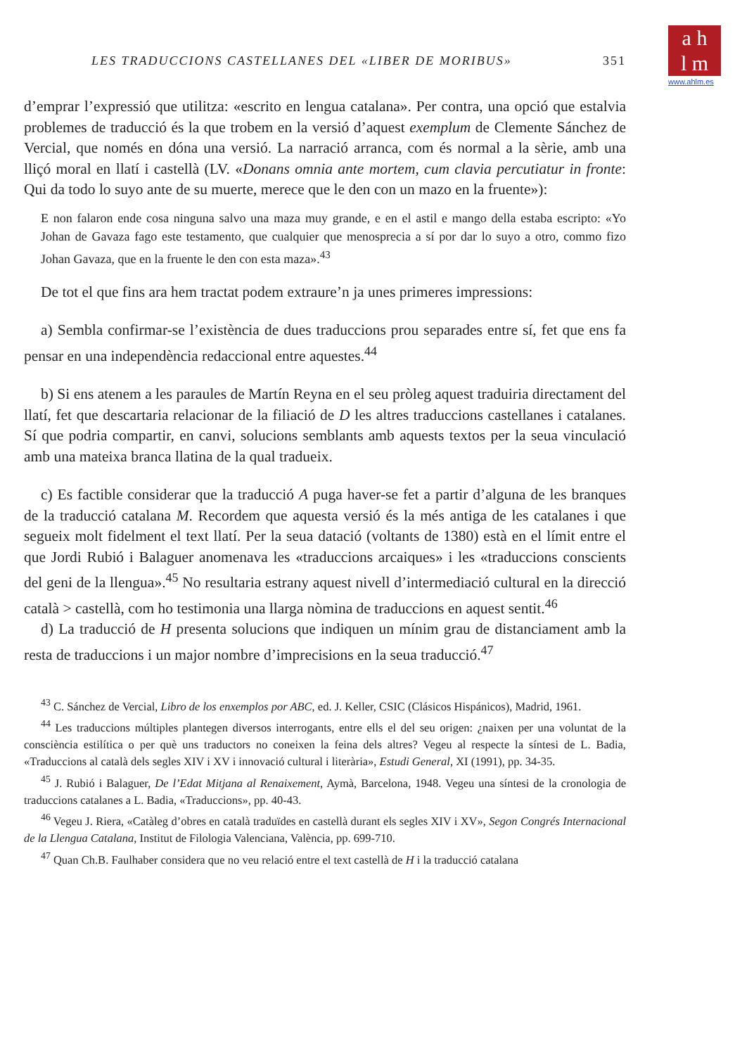a h
l m
www.ahlm.es
LES TRADUCCIONS CASTELLANES DEL «LIBER DE MORIBUS» 351
d’emprar l’expressió que utilitza: «escrito en lengua catalana». Per contra, una opció que estalvia problemes de traducció és la que trobem en la versió d’aquest exemplum de Clemente Sánchez de Vercial, que només en dóna una versió. La narració arranca, com és normal a la sèrie, amb una lliçó moral en llatí i castellà (LV. «Donans omnia ante mortem, cum clavia percutiatur in fronte: Qui da todo lo suyo ante de su muerte, merece que le den con un mazo en la fruente»):
E non falaron ende cosa ninguna salvo una maza muy grande, e en el astil e mango della estaba escripto: «Yo Johan de Gavaza fago este testamento, que cualquier que menosprecia a sí por dar lo suyo a otro, commo fizo Johan Gavaza, que en la fruente le den con esta maza».<sup>43</sup>
De tot el que fins ara hem tractat podem extraure’n ja unes primeres impressions:
a) Sembla confirmar-se l’existència de dues traduccions prou separades entre sí, fet que ens fa pensar en una independència redaccional entre aquestes.<sup>44</sup>
b) Si ens atenem a les paraules de Martín Reyna en el seu pròleg aquest traduiria directament del llatí, fet que descartaria relacionar de la filiació de D les altres traduccions castellanes i catalanes. Sí que podria compartir, en canvi, solucions semblants amb aquests textos per la seua vinculació amb una mateixa branca llatina de la qual tradueix.
c) Es factible considerar que la traducció A puga haver-se fet a partir d’alguna de les branques de la traducció catalana M. Recordem que aquesta versió és la més antiga de les catalanes i que segueix molt fidelment el text llatí. Per la seua datació (voltants de 1380) està en el límit entre el que Jordi Rubió i Balaguer anomenava les «traduccions arcaiques» i les «traduccions conscients del geni de la llengua».<sup>45</sup> No resultaria estrany aquest nivell d’intermediació cultural en la direcció català > castellà, com ho testimonia una llarga nòmina de traduccions en aquest sentit.<sup>46</sup>
d) La traducció de H presenta solucions que indiquen un mínim grau de distanciament amb la resta de traduccions i un major nombre d’imprecisions en la seua traducció.<sup>47</sup>
<sup>43</sup> C. Sánchez de Vercial, Libro de los enxemplos por ABC, ed. J. Keller, CSIC (Clásicos Hispánicos), Madrid, 1961.
<sup>44</sup> Les traduccions múltiples plantegen diversos interrogants, entre ells el del seu origen: ¿naixen per una voluntat de la consciència estilítica o per què uns traductors no coneixen la feina dels altres? Vegeu al respecte la síntesi de L. Badia, «Traduccions al català dels segles XIV i XV i innovació cultural i literària», Estudi General, XI (1991), pp. 34-35.
<sup>45</sup> J. Rubió i Balaguer, De l’Edat Mitjana al Renaixement, Aymà, Barcelona, 1948. Vegeu una síntesi de la cronologia de traduccions catalanes a L. Badia, «Traduccions», pp. 40-43.
<sup>46</sup> Vegeu J. Riera, «Catàleg d’obres en català traduïdes en castellà durant els segles XIV i XV», Segon Congrés Internacional de la Llengua Catalana, Institut de Filologia Valenciana, València, pp. 699-710.
<sup>47</sup> Quan Ch.B. Faulhaber considera que no veu relació entre el text castellà de H i la traducció catalana